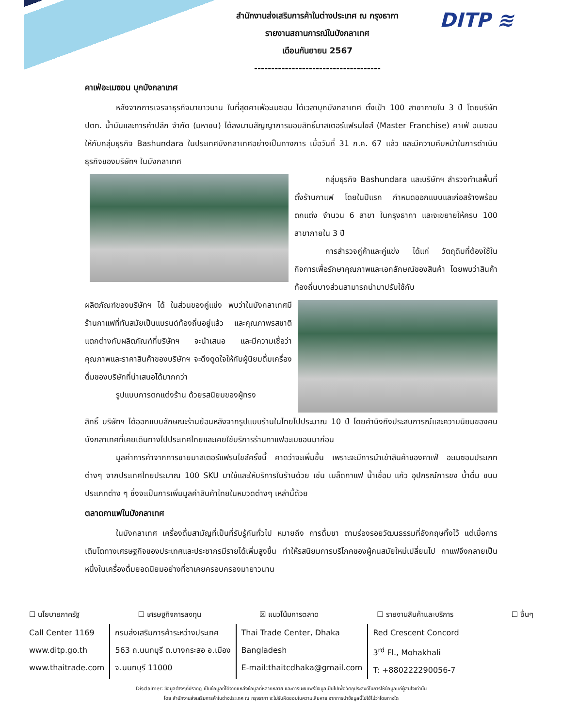DITP ≋
สำนักงานส่งเสริมการค้าในต่างประเทศ ณ กรุงธากา
รายงานสถานการณ์ในบังกลาเทศ
เดือนกันยายน 2567
-------------------------------------
คาเฟ่อะเมซอน บุกบังกลาเทศ
หลังจากการเจรจาธุรกิจมายาวนาน ในที่สุดคาเฟ่อะเมซอน ได้เวลาบุกบังกลาเทศ ตั้งเป้า 100 สาขาภายใน 3 ปี โดยบริษัท ปตท. น้ำมันและการค้าปลีก จำกัด (มหาชน) ได้ลงนามสัญญาการมอบสิทธิ์มาสเตอร์แฟรนไชส์ (Master Franchise) คาเฟ่ อเมซอน ให้กับกลุ่มธุรกิจ Bashundara ในประเทศบังกลาเทศอย่างเป็นทางการ เมื่อวันที่ 31 ก.ค. 67 แล้ว และมีความคืบหน้าในการดำเนินธุรกิจของบริษัทฯ ในบังกลาเทศ
กลุ่มธุรกิจ Bashundara และบริษัทฯ สำรวจทำเลพื้นที่ตั้งร้านกาแฟ โดยในปีแรก กำหนดออกแบบและก่อสร้างพร้อมตกแต่ง จำนวน 6 สาขา ในกรุงธากา และจะขยายให้ครบ 100 สาขาภายใน 3 ปี
การสำรวจคู่ค้าและคู่แข่ง ได้แก่ วัตถุดิบที่ต้องใช้ในกิจการเพื่อรักษาคุณภาพและเอกลักษณ์ของสินค้า โดยพบว่าสินค้าท้องถิ่นบางส่วนสามารถนำมาปรับใช้กับ
ผลิตภัณฑ์ของบริษัทฯ ได้ ในส่วนของคู่แข่ง พบว่าในบังกลาเทศมีร้านกาแฟที่ทันสมัยเป็นแบรนด์ท้องถิ่นอยู่แล้ว และคุณภาพรสชาติแตกต่างกับผลิตภัณฑ์ที่บริษัทฯ จะนำเสนอ และมีความเชื่อว่า คุณภาพและราคาสินค้าของบริษัทฯ จะดึงดูดใจให้กับผู้นิยมดื่มเครื่องดื่มของบริษัทที่นำเสนอได้มากกว่า
รูปแบบการตกแต่งร้าน ด้วยรสนิยมของผู้ทรง
สิทธิ์ บริษัทฯ ได้ออกแบบลักษณะร้านย้อนหลังจากรูปแบบร้านในไทยไปประมาณ 10 ปี โดยคำนึงถึงประสบการณ์และความนิยมของคนบังกลาเทศที่เคยเดินทางไปประเทศไทยและเคยใช้บริการร้านกาแฟอะเมซอนมาก่อน
มูลค่าการค้าจากการขายมาสเตอร์แฟรนไชส์ครั้งนี้ คาดว่าจะเพิ่มขึ้น เพราะจะมีการนำเข้าสินค้าของคาเฟ่ อะเมซอนประเภทต่างๆ จากประเทศไทยประมาณ 100 SKU มาใช้และให้บริการในร้านด้วย เช่น เมล็ดกาแฟ น้ำเชื่อม แก้ว อุปกรณ์การชง น้ำดื่ม ขนมประเภทต่าง ๆ ซึ่งจะเป็นการเพิ่มมูลค่าสินค้าไทยในหมวดต่างๆ เหล่านี้ด้วย
ตลาดกาแฟในบังกลาเทศ
ในบังกลาเทศ เครื่องดื่มสามัญที่เป็นที่รับรู้กันทั่วไป หมายถึง การดื่มชา ตามร่องรอยวัฒนธรรมที่อังกฤษทิ้งไว้ แต่เมื่อการเติบโตทางเศรษฐกิจของประเทศและประชากรมีรายได้เพิ่มสูงขึ้น ทำให้รสนิยมการบริโภคของผู้คนสมัยใหม่เปลี่ยนไป กาแฟจึงกลายเป็นหนึ่งในเครื่องดื่มยอดนิยมอย่างที่ชาเคยครอบครองมายาวนาน
☐ นโยบายภาครัฐ ☐ เศรษฐกิจการลงทุน ☒ แนวโน้มการตลาด ☐ รายงานสินค้าและบริการ ☐ อื่นๆ
Call Center 1169
www.ditp.go.th
www.thaitrade.com
กรมส่งเสริมการค้าระหว่างประเทศ
563 ถ.นนทบุรี ต.บางกระสอ อ.เมือง
จ.นนทบุรี 11000
Thai Trade Center, Dhaka
Bangladesh
E-mail:thaitcdhaka@gmail.com
Red Crescent Concord
3<sup>rd</sup> Fl., Mohakhali
T: +880222290056-7
Disclaimer: ข้อมูลต่างๆที่ปรากฏ เป็นข้อมูลที่ได้จากแหล่งข้อมูลที่หลากหลาย และการเผยแพร่ข้อมูลเป็นไปเพื่อวัตถุประสงค์ในการให้ข้อมูลแก่ผู้สนใจเท่านั้น
โดย สำนักงานส่งเสริมการค้าในต่างประเทศ ณ กรุงธากา จะไม่รับผิดชอบในความเสียหาย จากการนำข้อมูลนี้ไปใช้ไม่ว่าโดยทางใด